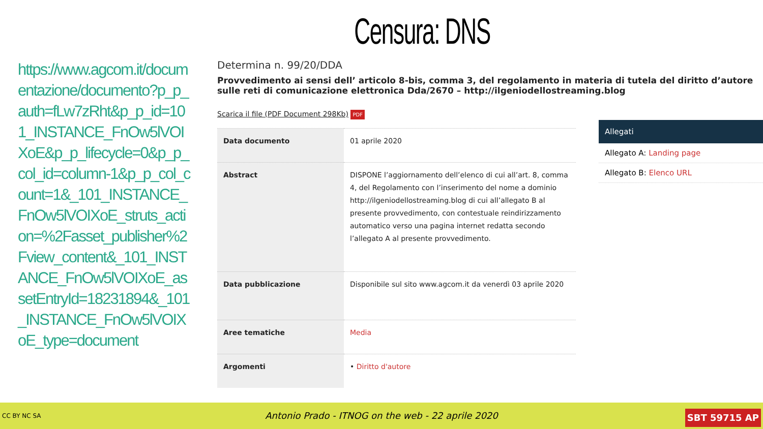Censura: DNS
https://www.agcom.it/documentazione/documento?p_p_auth=fLw7zRht&p_p_id=101_INSTANCE_FnOw5lVOIXoE&p_p_lifecycle=0&p_p_col_id=column-1&p_p_col_count=1&_101_INSTANCE_FnOw5lVOIXoE_struts_action=%2Fasset_publisher%2Fview_content&_101_INSTANCE_FnOw5lVOIXoE_assetEntryId=18231894&_101_INSTANCE_FnOw5lVOIXoE_type=document
Determina n. 99/20/DDA
Provvedimento ai sensi dell’ articolo 8-bis, comma 3, del regolamento in materia di tutela del diritto d’autore sulle reti di comunicazione elettronica Dda/2670 – http://ilgeniodellostreaming.blog
Scarica il file (PDF Document 298Kb) PDF
| Data documento | 01 aprile 2020 |
| Abstract | DISPONE l’aggiornamento dell’elenco di cui all’art. 8, comma 4, del Regolamento con l’inserimento del nome a dominio http://ilgeniodellostreaming.blog di cui all’allegato B al presente provvedimento, con contestuale reindirizzamento automatico verso una pagina internet redatta secondo l’allegato A al presente provvedimento. |
| Data pubblicazione | Disponibile sul sito www.agcom.it da venerdì 03 aprile 2020 |
| Aree tematiche | Media |
| Argomenti | • Diritto d'autore |
Allegati
Allegato A: Landing page
Allegato B: Elenco URL
CC BY NC SA Antonio Prado - ITNOG on the web - 22 aprile 2020
SBT 59715 AP